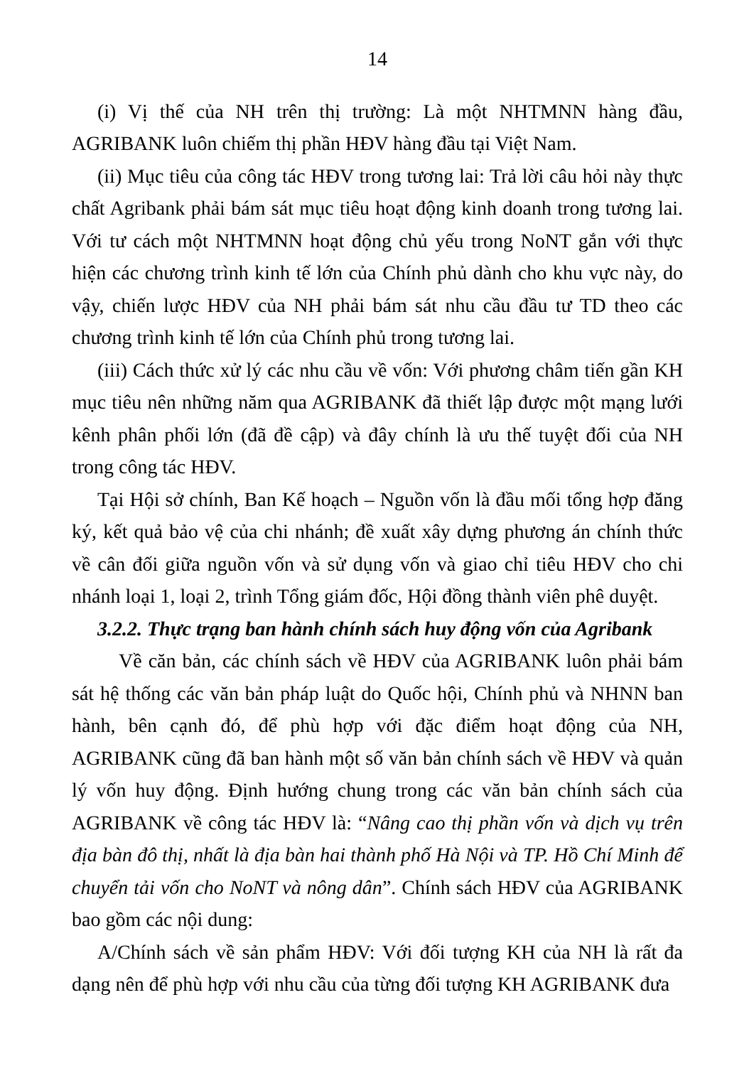14
(i) Vị thế của NH trên thị trường: Là một NHTMNN hàng đầu, AGRIBANK luôn chiếm thị phần HĐV hàng đầu tại Việt Nam.
(ii) Mục tiêu của công tác HĐV trong tương lai: Trả lời câu hỏi này thực chất Agribank phải bám sát mục tiêu hoạt động kinh doanh trong tương lai. Với tư cách một NHTMNN hoạt động chủ yếu trong NoNT gắn với thực hiện các chương trình kinh tế lớn của Chính phủ dành cho khu vực này, do vậy, chiến lược HĐV của NH phải bám sát nhu cầu đầu tư TD theo các chương trình kinh tế lớn của Chính phủ trong tương lai.
(iii) Cách thức xử lý các nhu cầu về vốn: Với phương châm tiến gần KH mục tiêu nên những năm qua AGRIBANK đã thiết lập được một mạng lưới kênh phân phối lớn (đã đề cập) và đây chính là ưu thế tuyệt đối của NH trong công tác HĐV.
Tại Hội sở chính, Ban Kế hoạch – Nguồn vốn là đầu mối tổng hợp đăng ký, kết quả bảo vệ của chi nhánh; đề xuất xây dựng phương án chính thức về cân đối giữa nguồn vốn và sử dụng vốn và giao chỉ tiêu HĐV cho chi nhánh loại 1, loại 2, trình Tổng giám đốc, Hội đồng thành viên phê duyệt.
3.2.2. Thực trạng ban hành chính sách huy động vốn của Agribank
Về căn bản, các chính sách về HĐV của AGRIBANK luôn phải bám sát hệ thống các văn bản pháp luật do Quốc hội, Chính phủ và NHNN ban hành, bên cạnh đó, để phù hợp với đặc điểm hoạt động của NH, AGRIBANK cũng đã ban hành một số văn bản chính sách về HĐV và quản lý vốn huy động. Định hướng chung trong các văn bản chính sách của AGRIBANK về công tác HĐV là: “Nâng cao thị phần vốn và dịch vụ trên địa bàn đô thị, nhất là địa bàn hai thành phố Hà Nội và TP. Hồ Chí Minh để chuyển tải vốn cho NoNT và nông dân”. Chính sách HĐV của AGRIBANK bao gồm các nội dung:
A/Chính sách về sản phẩm HĐV: Với đối tượng KH của NH là rất đa dạng nên để phù hợp với nhu cầu của từng đối tượng KH AGRIBANK đưa